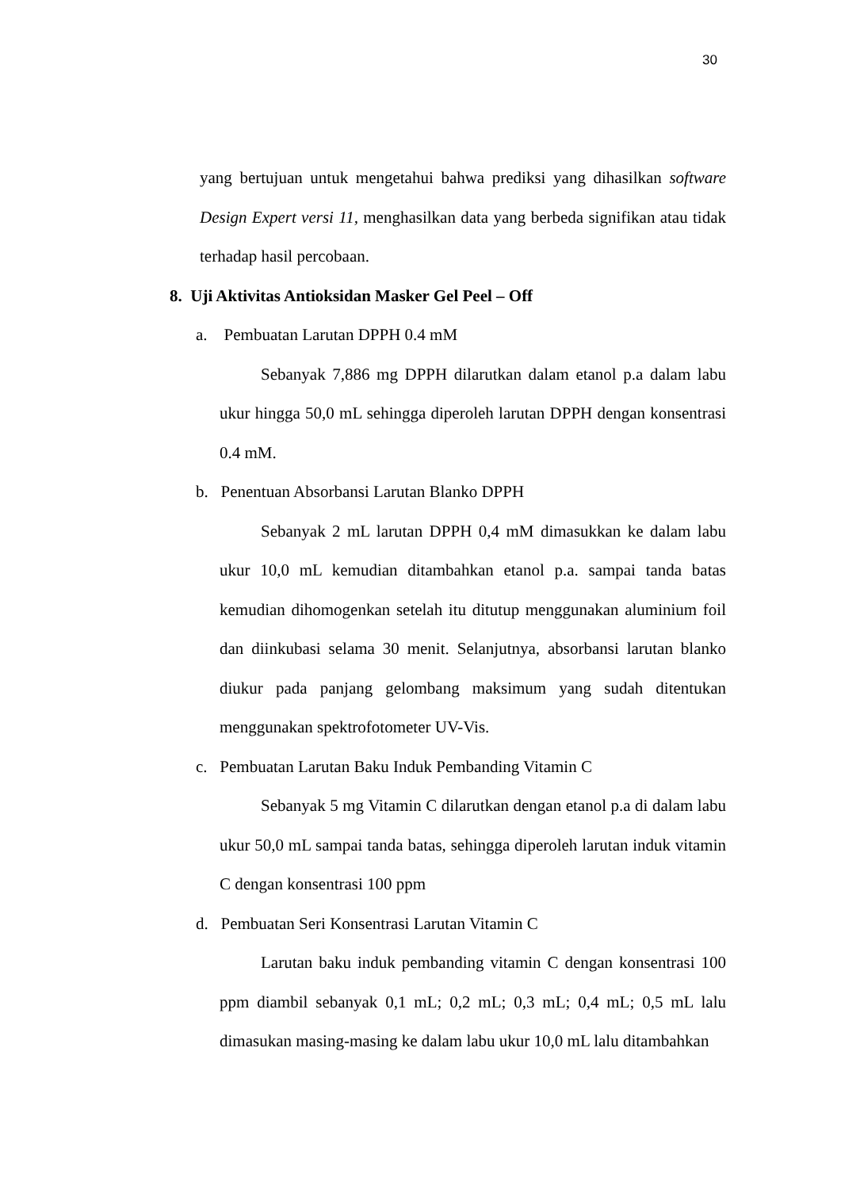30
yang bertujuan untuk mengetahui bahwa prediksi yang dihasilkan software Design Expert versi 11, menghasilkan data yang berbeda signifikan atau tidak terhadap hasil percobaan.
8. Uji Aktivitas Antioksidan Masker Gel Peel – Off
a. Pembuatan Larutan DPPH 0.4 mM
Sebanyak 7,886 mg DPPH dilarutkan dalam etanol p.a dalam labu ukur hingga 50,0 mL sehingga diperoleh larutan DPPH dengan konsentrasi 0.4 mM.
b. Penentuan Absorbansi Larutan Blanko DPPH
Sebanyak 2 mL larutan DPPH 0,4 mM dimasukkan ke dalam labu ukur 10,0 mL kemudian ditambahkan etanol p.a. sampai tanda batas kemudian dihomogenkan setelah itu ditutup menggunakan aluminium foil dan diinkubasi selama 30 menit. Selanjutnya, absorbansi larutan blanko diukur pada panjang gelombang maksimum yang sudah ditentukan menggunakan spektrofotometer UV-Vis.
c. Pembuatan Larutan Baku Induk Pembanding Vitamin C
Sebanyak 5 mg Vitamin C dilarutkan dengan etanol p.a di dalam labu ukur 50,0 mL sampai tanda batas, sehingga diperoleh larutan induk vitamin C dengan konsentrasi 100 ppm
d. Pembuatan Seri Konsentrasi Larutan Vitamin C
Larutan baku induk pembanding vitamin C dengan konsentrasi 100 ppm diambil sebanyak 0,1 mL; 0,2 mL; 0,3 mL; 0,4 mL; 0,5 mL lalu dimasukan masing-masing ke dalam labu ukur 10,0 mL lalu ditambahkan